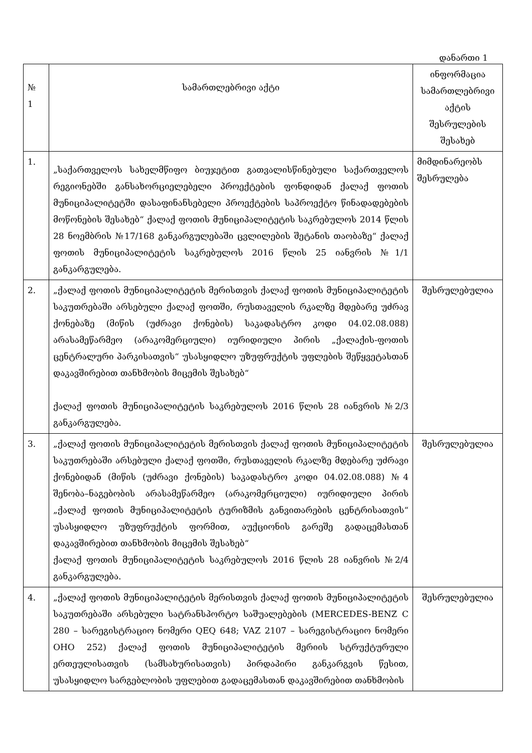დანართი 1
| № 1 | სამართლებრივი აქტი | ინფორმაცია სამართლებრივი აქტის შესრულების შესახებ |
| --- | --- | --- |
| 1. | „საქართველოს სახელმწიფო ბიუჯეტით გათვალისწინებული საქართველოს რეგიონებში განსახორციელებელი პროექტების ფონდიდან ქალაქ ფოთის მუნიციპალიტეტში დასაფინანსებელი პროექტების საპროექტო წინადადებების მოწონების შესახებ“ ქალაქ ფოთის მუნიციპალიტეტის საკრებულოს 2014 წლის 28 ნოემბრის №17/168 განკარგულებაში ცვლილების შეტანის თაობაზე“ ქალაქ ფოთის მუნიციპალიტეტის საკრებულოს 2016 წლის 25 იანვრის №1/1 განკარგულება. | მიმდინარეობს შესრულება |
| 2. | „ქალაქ ფოთის მუნიციპალიტეტის მერისთვის ქალაქ ფოთის მუნიციპალიტეტის საკუთრებაში არსებული ქალაქ ფოთში, რუსთაველის რკალზე მდებარე უძრავ ქონებაზე (მიწის (უძრავი ქონების) საკადასტრო კოდი 04.02.08.088) არასამეწარმეო (არაკომერციული) იურიდიული პირის „ქალაქის-ფოთის ცენტრალური პარკისათვის“ უსასყიდლო უზუფრუქტის უფლების შეწყვეტასთან დაკავშირებით თანხმობის მიცემის შესახებ“ ქალაქ ფოთის მუნიციპალიტეტის საკრებულოს 2016 წლის 28 იანვრის №2/3 განკარგულება. | შესრულებულია |
| 3. | „ქალაქ ფოთის მუნიციპალიტეტის მერისთვის ქალაქ ფოთის მუნიციპალიტეტის საკუთრებაში არსებული ქალაქ ფოთში, რუსთაველის რკალზე მდებარე უძრავი ქონებიდან (მიწის (უძრავი ქონების) საკადასტრო კოდი 04.02.08.088) №4 შენობა–ნაგებობის არასამეწარმეო (არაკომერციული) იურიდიული პირის „ქალაქ ფოთის მუნიციპალიტეტის ტურიზმის განვითარების ცენტრისათვის“ უსასყიდლო უზუფრუქტის ფორმით, აუქციონის გარეშე გადაცემასთან დაკავშირებით თანხმობის მიცემის შესახებ“ ქალაქ ფოთის მუნიციპალიტეტის საკრებულოს 2016 წლის 28 იანვრის №2/4 განკარგულება. | შესრულებულია |
| 4. | „ქალაქ ფოთის მუნიციპალიტეტის მერისთვის ქალაქ ფოთის მუნიციპალიტეტის საკუთრებაში არსებული სატრანსპორტო საშუალებების (MERCEDES-BENZ C 280 – სარეგისტრაციო ნომერი QEQ 648; VAZ 2107 – სარეგისტრაციო ნომერი OHO 252) ქალაქ ფოთის მუნიციპალიტეტის მერიის სტრუქტურული ერთეულისათვის (სამსახურისათვის) პირდაპირი განკარგვის წესით, უსასყიდლო სარგებლობის უფლებით გადაცემასთან დაკავშირებით თანხმობის | შესრულებულია |